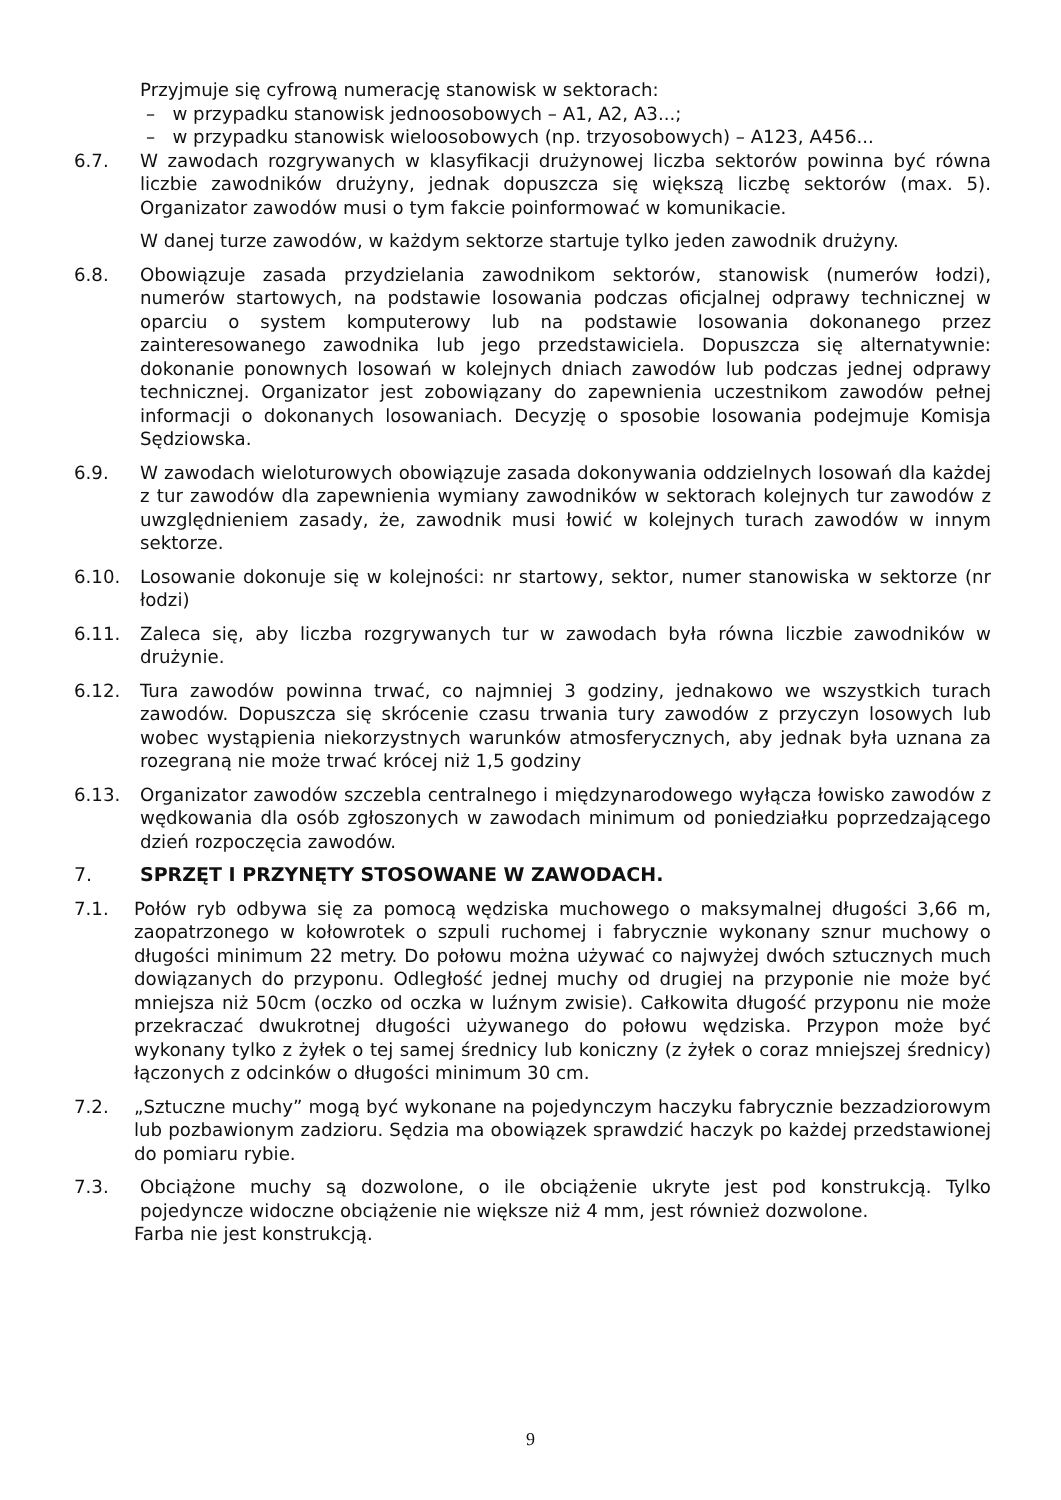Przyjmuje się cyfrową numerację stanowisk w sektorach:
– w przypadku stanowisk jednoosobowych – A1, A2, A3...;
– w przypadku stanowisk wieloosobowych (np. trzyosobowych) – A123, A456...
6.7. W zawodach rozgrywanych w klasyfikacji drużynowej liczba sektorów powinna być równa liczbie zawodników drużyny, jednak dopuszcza się większą liczbę sektorów (max. 5). Organizator zawodów musi o tym fakcie poinformować w komunikacie.
W danej turze zawodów, w każdym sektorze startuje tylko jeden zawodnik drużyny.
6.8. Obowiązuje zasada przydzielania zawodnikom sektorów, stanowisk (numerów łodzi), numerów startowych, na podstawie losowania podczas oficjalnej odprawy technicznej w oparciu o system komputerowy lub na podstawie losowania dokonanego przez zainteresowanego zawodnika lub jego przedstawiciela. Dopuszcza się alternatywnie: dokonanie ponownych losowań w kolejnych dniach zawodów lub podczas jednej odprawy technicznej. Organizator jest zobowiązany do zapewnienia uczestnikom zawodów pełnej informacji o dokonanych losowaniach. Decyzję o sposobie losowania podejmuje Komisja Sędziowska.
6.9. W zawodach wieloturowych obowiązuje zasada dokonywania oddzielnych losowań dla każdej z tur zawodów dla zapewnienia wymiany zawodników w sektorach kolejnych tur zawodów z uwzględnieniem zasady, że, zawodnik musi łowić w kolejnych turach zawodów w innym sektorze.
6.10. Losowanie dokonuje się w kolejności: nr startowy, sektor, numer stanowiska w sektorze (nr łodzi)
6.11. Zaleca się, aby liczba rozgrywanych tur w zawodach była równa liczbie zawodników w drużynie.
6.12. Tura zawodów powinna trwać, co najmniej 3 godziny, jednakowo we wszystkich turach zawodów. Dopuszcza się skrócenie czasu trwania tury zawodów z przyczyn losowych lub wobec wystąpienia niekorzystnych warunków atmosferycznych, aby jednak była uznana za rozegraną nie może trwać krócej niż 1,5 godziny
6.13. Organizator zawodów szczebla centralnego i międzynarodowego wyłącza łowisko zawodów z wędkowania dla osób zgłoszonych w zawodach minimum od poniedziałku poprzedzającego dzień rozpoczęcia zawodów.
7. SPRZĘT I PRZYNĘTY STOSOWANE W ZAWODACH.
7.1. Połów ryb odbywa się za pomocą wędziska muchowego o maksymalnej długości 3,66 m, zaopatrzonego w kołowrotek o szpuli ruchomej i fabrycznie wykonany sznur muchowy o długości minimum 22 metry. Do połowu można używać co najwyżej dwóch sztucznych much dowiązanych do przyponu. Odległość jednej muchy od drugiej na przyponie nie może być mniejsza niż 50cm (oczko od oczka w luźnym zwisie). Całkowita długość przyponu nie może przekraczać dwukrotnej długości używanego do połowu wędziska. Przypon może być wykonany tylko z żyłek o tej samej średnicy lub koniczny (z żyłek o coraz mniejszej średnicy) łączonych z odcinków o długości minimum 30 cm.
7.2. „Sztuczne muchy” mogą być wykonane na pojedynczym haczyku fabrycznie bezzadziorowym lub pozbawionym zadzioru. Sędzia ma obowiązek sprawdzić haczyk po każdej przedstawionej do pomiaru rybie.
7.3. Obciążone muchy są dozwolone, o ile obciążenie ukryte jest pod konstrukcją. Tylko pojedyncze widoczne obciążenie nie większe niż 4 mm, jest również dozwolone.
Farba nie jest konstrukcją.
9